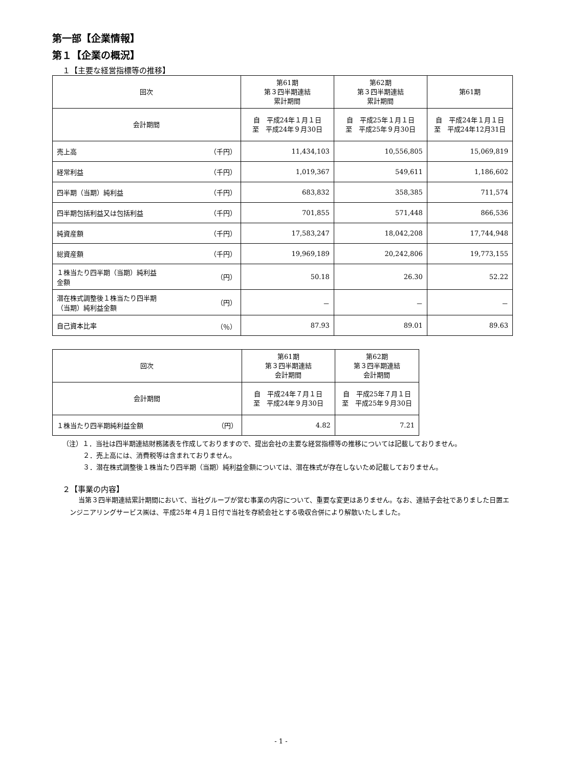第一部【企業情報】
第１【企業の概況】
１【主要な経営指標等の推移】
| 回次 | | 第61期 第３四半期連結 累計期間 | 第62期 第３四半期連結 累計期間 | 第61期 |
| --- | --- | --- | --- | --- |
| 会計期間 | | 自 平成24年１月１日 至 平成24年９月30日 | 自 平成25年１月１日 至 平成25年９月30日 | 自 平成24年１月１日 至 平成24年12月31日 |
| 売上高 | （千円） | 11,434,103 | 10,556,805 | 15,069,819 |
| 経常利益 | （千円） | 1,019,367 | 549,611 | 1,186,602 |
| 四半期（当期）純利益 | （千円） | 683,832 | 358,385 | 711,574 |
| 四半期包括利益又は包括利益 | （千円） | 701,855 | 571,448 | 866,536 |
| 純資産額 | （千円） | 17,583,247 | 18,042,208 | 17,744,948 |
| 総資産額 | （千円） | 19,969,189 | 20,242,806 | 19,773,155 |
| １株当たり四半期（当期）純利益 金額 | （円） | 50.18 | 26.30 | 52.22 |
| 潜在株式調整後１株当たり四半期 （当期）純利益金額 | （円） | － | － | － |
| 自己資本比率 | （％） | 87.93 | 89.01 | 89.63 |
| 回次 | | 第61期 第３四半期連結 会計期間 | 第62期 第３四半期連結 会計期間 |
| --- | --- | --- | --- |
| 会計期間 | | 自 平成24年７月１日 至 平成24年９月30日 | 自 平成25年７月１日 至 平成25年９月30日 |
| １株当たり四半期純利益金額 | （円） | 4.82 | 7.21 |
（注）１．当社は四半期連結財務諸表を作成しておりますので、提出会社の主要な経営指標等の推移については記載しておりません。
２．売上高には、消費税等は含まれておりません。
３．潜在株式調整後１株当たり四半期（当期）純利益金額については、潜在株式が存在しないため記載しておりません。
２【事業の内容】
当第３四半期連結累計期間において、当社グループが営む事業の内容について、重要な変更はありません。なお、連結子会社でありました日置エンジニアリングサービス㈱は、平成25年４月１日付で当社を存続会社とする吸収合併により解散いたしました。
- 1 -